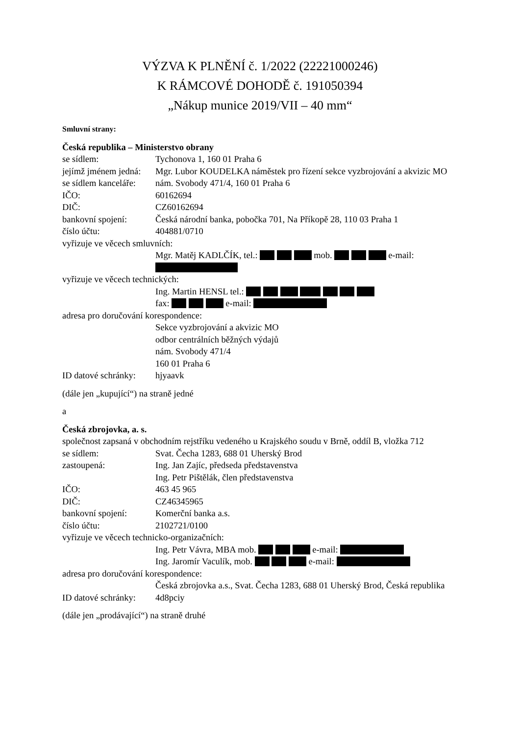VÝZVA K PLNĚNÍ č. 1/2022 (22221000246)
K RÁMCOVÉ DOHODĚ č. 191050394
„Nákup munice 2019/VII – 40 mm“
Smluvní strany:
Česká republika – Ministerstvo obrany
se sídlem: Tychonova 1, 160 01 Praha 6
jejímž jménem jedná:
Mgr. Lubor KOUDELKA náměstek pro řízení sekce vyzbrojování a akvizic MO
se sídlem kanceláře:
nám. Svobody 471/4, 160 01 Praha 6
IČO: 60162694
DIČ: CZ60162694
bankovní spojení: Česká národní banka, pobočka 701, Na Příkopě 28, 110 03 Praha 1
číslo účtu: 404881/0710
vyřizuje ve věcech smluvních:
Mgr. Matěj KADLČÍK, tel.: mob. e-mail:
vyřizuje ve věcech technických:
Ing. Martin HENSL tel.:
fax: e-mail:
adresa pro doručování korespondence:
Sekce vyzbrojování a akvizic MO
odbor centrálních běžných výdajů
nám. Svobody 471/4
160 01 Praha 6
ID datové schránky:
hjyaavk
(dále jen „kupující“) na straně jedné
a
Česká zbrojovka, a. s.
společnost zapsaná v obchodním rejstříku vedeného u Krajského soudu v Brně, oddíl B, vložka 712
se sídlem: Svat. Čecha 1283, 688 01 Uherský Brod
zastoupená: Ing. Jan Zajíc, předseda představenstva
Ing. Petr Pištělák, člen představenstva
IČO: 463 45 965
DIČ: CZ46345965
bankovní spojení: Komerční banka a.s.
číslo účtu: 2102721/0100
vyřizuje ve věcech technicko-organizačních:
Ing. Petr Vávra, MBA mob. e-mail:
Ing. Jaromír Vaculík, mob. e-mail:
adresa pro doručování korespondence:
Česká zbrojovka a.s., Svat. Čecha 1283, 688 01 Uherský Brod, Česká republika
ID datové schránky:
4d8pciy
(dále jen „prodávající“) na straně druhé